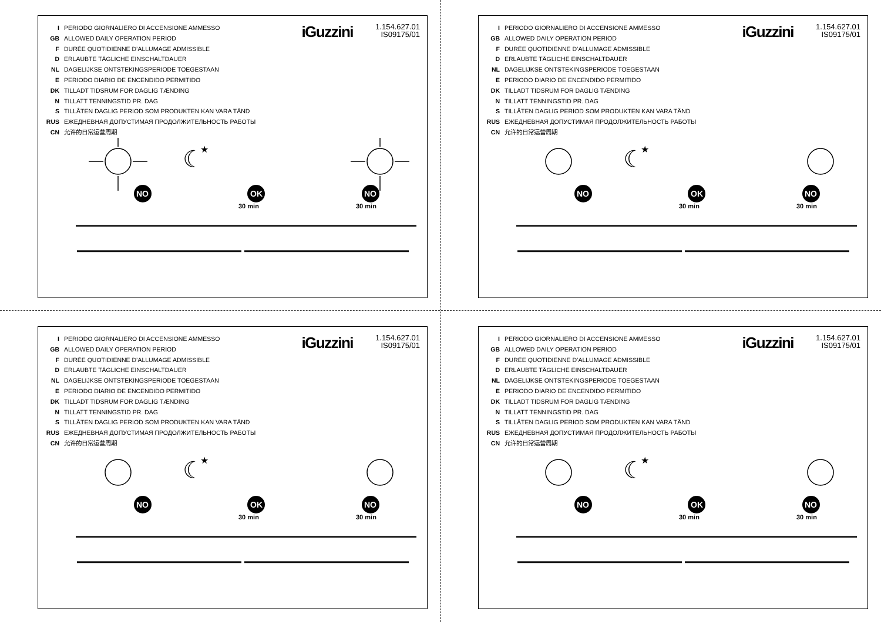I PERIODO GIORNALIERO DI ACCENSIONE AMMESSO
GB ALLOWED DAILY OPERATION PERIOD
F DURÉE QUOTIDIENNE D’ALLUMAGE ADMISSIBLE
D ERLAUBTE TÄGLICHE EINSCHALTDAUER
NL DAGELIJKSE ONTSTEKINGSPERIODE TOEGESTAAN
E PERIODO DIARIO DE ENCENDIDO PERMITIDO
DK TILLADT TIDSRUM FOR DAGLIG TÆNDING
N TILLATT TENNINGSTID PR. DAG
S TILLÅTEN DAGLIG PERIOD SOM PRODUKTEN KAN VARA TÄND
RUS ЕЖЕДНЕВНАЯ ДОПУСТИМАЯ ПРОДОЛЖИТЕЛЬНОСТЬ РАБОТЫ
CN 允许的日常运营周期
iGuzzini
1.154.627.01
IS09175/01
☾
★
.
30 min
30 min
NO
OK
NO
I PERIODO GIORNALIERO DI ACCENSIONE AMMESSO
GB ALLOWED DAILY OPERATION PERIOD
F DURÉE QUOTIDIENNE D’ALLUMAGE ADMISSIBLE
D ERLAUBTE TÄGLICHE EINSCHALTDAUER
NL DAGELIJKSE ONTSTEKINGSPERIODE TOEGESTAAN
E PERIODO DIARIO DE ENCENDIDO PERMITIDO
DK TILLADT TIDSRUM FOR DAGLIG TÆNDING
N TILLATT TENNINGSTID PR. DAG
S TILLÅTEN DAGLIG PERIOD SOM PRODUKTEN KAN VARA TÄND
RUS ЕЖЕДНЕВНАЯ ДОПУСТИМАЯ ПРОДОЛЖИТЕЛЬНОСТЬ РАБОТЫ
CN 允许的日常运营周期
iGuzzini
1.154.627.01
IS09175/01
☾
★
30 min
30 min
NO
OK
NO
I PERIODO GIORNALIERO DI ACCENSIONE AMMESSO
GB ALLOWED DAILY OPERATION PERIOD
F DURÉE QUOTIDIENNE D’ALLUMAGE ADMISSIBLE
D ERLAUBTE TÄGLICHE EINSCHALTDAUER
NL DAGELIJKSE ONTSTEKINGSPERIODE TOEGESTAAN
E PERIODO DIARIO DE ENCENDIDO PERMITIDO
DK TILLADT TIDSRUM FOR DAGLIG TÆNDING
N TILLATT TENNINGSTID PR. DAG
S TILLÅTEN DAGLIG PERIOD SOM PRODUKTEN KAN VARA TÄND
RUS ЕЖЕДНЕВНАЯ ДОПУСТИМАЯ ПРОДОЛЖИТЕЛЬНОСТЬ РАБОТЫ
CN 允许的日常运营周期
iGuzzini
1.154.627.01
IS09175/01
☾
★
30 min
30 min
NO
OK
NO
I PERIODO GIORNALIERO DI ACCENSIONE AMMESSO
GB ALLOWED DAILY OPERATION PERIOD
F DURÉE QUOTIDIENNE D’ALLUMAGE ADMISSIBLE
D ERLAUBTE TÄGLICHE EINSCHALTDAUER
NL DAGELIJKSE ONTSTEKINGSPERIODE TOEGESTAAN
E PERIODO DIARIO DE ENCENDIDO PERMITIDO
DK TILLADT TIDSRUM FOR DAGLIG TÆNDING
N TILLATT TENNINGSTID PR. DAG
S TILLÅTEN DAGLIG PERIOD SOM PRODUKTEN KAN VARA TÄND
RUS ЕЖЕДНЕВНАЯ ДОПУСТИМАЯ ПРОДОЛЖИТЕЛЬНОСТЬ РАБОТЫ
CN 允许的日常运营周期
iGuzzini
1.154.627.01
IS09175/01
☾
★
30 min
30 min
NO
OK
NO